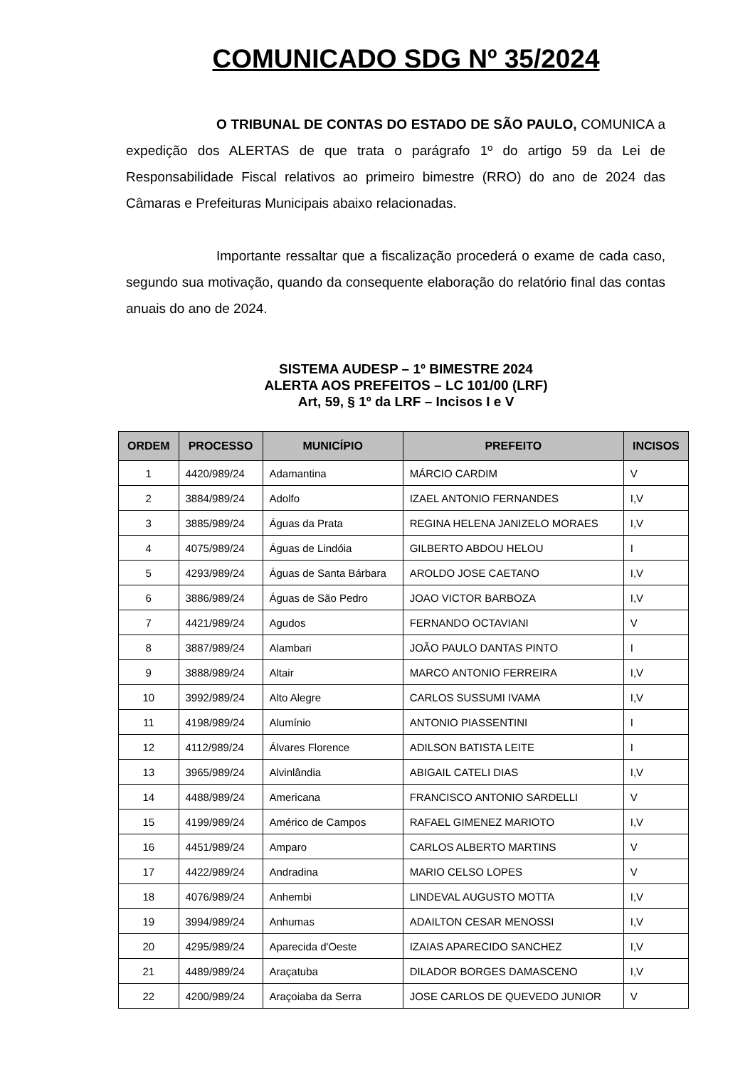COMUNICADO SDG Nº 35/2024
O TRIBUNAL DE CONTAS DO ESTADO DE SÃO PAULO, COMUNICA a expedição dos ALERTAS de que trata o parágrafo 1º do artigo 59 da Lei de Responsabilidade Fiscal relativos ao primeiro bimestre (RRO) do ano de 2024 das Câmaras e Prefeituras Municipais abaixo relacionadas.
Importante ressaltar que a fiscalização procederá o exame de cada caso, segundo sua motivação, quando da consequente elaboração do relatório final das contas anuais do ano de 2024.
SISTEMA AUDESP – 1º BIMESTRE 2024
ALERTA AOS PREFEITOS – LC 101/00 (LRF)
Art, 59, § 1º da LRF – Incisos I e V
| ORDEM | PROCESSO | MUNICÍPIO | PREFEITO | INCISOS |
| --- | --- | --- | --- | --- |
| 1 | 4420/989/24 | Adamantina | MÁRCIO CARDIM | V |
| 2 | 3884/989/24 | Adolfo | IZAEL ANTONIO FERNANDES | I,V |
| 3 | 3885/989/24 | Águas da Prata | REGINA HELENA JANIZELO MORAES | I,V |
| 4 | 4075/989/24 | Águas de Lindóia | GILBERTO ABDOU HELOU | I |
| 5 | 4293/989/24 | Águas de Santa Bárbara | AROLDO JOSE CAETANO | I,V |
| 6 | 3886/989/24 | Águas de São Pedro | JOAO VICTOR BARBOZA | I,V |
| 7 | 4421/989/24 | Agudos | FERNANDO OCTAVIANI | V |
| 8 | 3887/989/24 | Alambari | JOÃO PAULO DANTAS PINTO | I |
| 9 | 3888/989/24 | Altair | MARCO ANTONIO FERREIRA | I,V |
| 10 | 3992/989/24 | Alto Alegre | CARLOS SUSSUMI IVAMA | I,V |
| 11 | 4198/989/24 | Alumínio | ANTONIO PIASSENTINI | I |
| 12 | 4112/989/24 | Álvares Florence | ADILSON BATISTA LEITE | I |
| 13 | 3965/989/24 | Alvinlândia | ABIGAIL CATELI DIAS | I,V |
| 14 | 4488/989/24 | Americana | FRANCISCO ANTONIO SARDELLI | V |
| 15 | 4199/989/24 | Américo de Campos | RAFAEL GIMENEZ MARIOTO | I,V |
| 16 | 4451/989/24 | Amparo | CARLOS ALBERTO MARTINS | V |
| 17 | 4422/989/24 | Andradina | MARIO CELSO LOPES | V |
| 18 | 4076/989/24 | Anhembi | LINDEVAL AUGUSTO MOTTA | I,V |
| 19 | 3994/989/24 | Anhumas | ADAILTON CESAR MENOSSI | I,V |
| 20 | 4295/989/24 | Aparecida d'Oeste | IZAIAS APARECIDO SANCHEZ | I,V |
| 21 | 4489/989/24 | Araçatuba | DILADOR BORGES DAMASCENO | I,V |
| 22 | 4200/989/24 | Araçoiaba da Serra | JOSE CARLOS DE QUEVEDO JUNIOR | V |